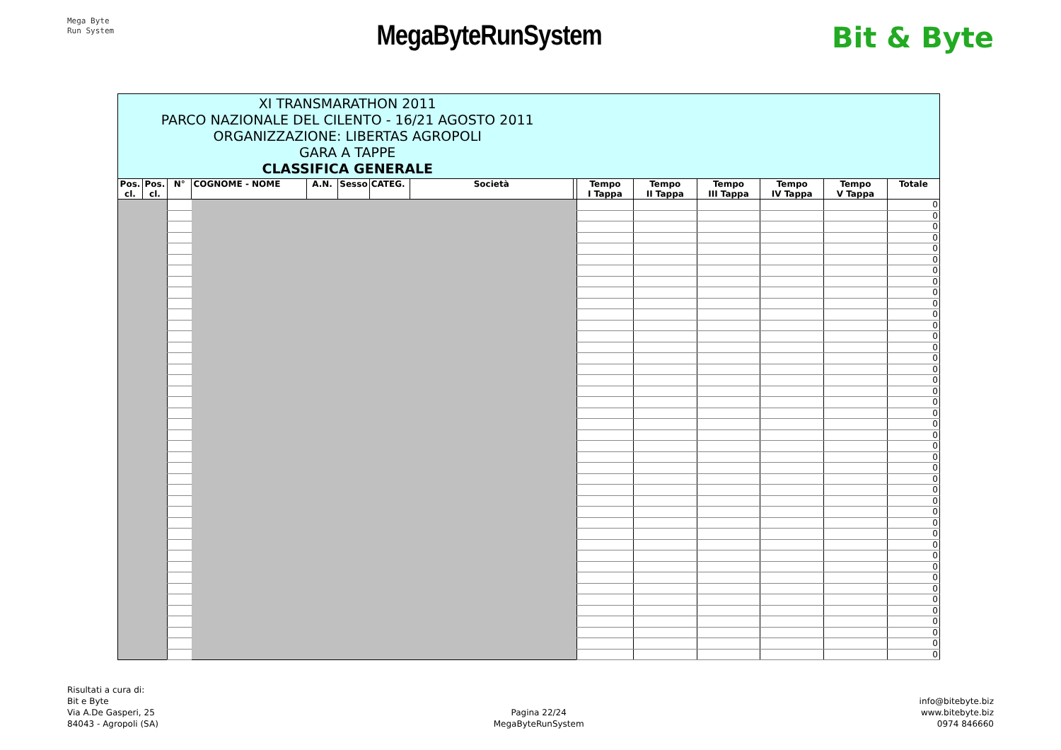Mega Byte
Run System
MegaByteRunSystem Bit & Byte
| XI TRANSMARATHON 2011 PARCO NAZIONALE DEL CILENTO - 16/21 AGOSTO 2011 ORGANIZZAZIONE: LIBERTAS AGROPOLI GARA A TAPPE CLASSIFICA GENERALE | | | | | | | | | | | | | | |
| Pos. cl. | Pos. cl. | N° | COGNOME - NOME | A.N. | Sesso | CATEG. | Società | | Tempo I Tappa | Tempo II Tappa | Tempo III Tappa | Tempo IV Tappa | Tempo V Tappa | Totale |
| | | | | | | | | | | | | | | 0 |
| | | | | | | | | | | | | | | 0 |
| | | | | | | | | | | | | | | 0 |
| | | | | | | | | | | | | | | 0 |
| | | | | | | | | | | | | | | 0 |
| | | | | | | | | | | | | | | 0 |
| | | | | | | | | | | | | | | 0 |
| | | | | | | | | | | | | | | 0 |
| | | | | | | | | | | | | | | 0 |
| | | | | | | | | | | | | | | 0 |
| | | | | | | | | | | | | | | 0 |
| | | | | | | | | | | | | | | 0 |
| | | | | | | | | | | | | | | 0 |
| | | | | | | | | | | | | | | 0 |
| | | | | | | | | | | | | | | 0 |
| | | | | | | | | | | | | | | 0 |
| | | | | | | | | | | | | | | 0 |
| | | | | | | | | | | | | | | 0 |
| | | | | | | | | | | | | | | 0 |
| | | | | | | | | | | | | | | 0 |
| | | | | | | | | | | | | | | 0 |
| | | | | | | | | | | | | | | 0 |
| | | | | | | | | | | | | | | 0 |
| | | | | | | | | | | | | | | 0 |
| | | | | | | | | | | | | | | 0 |
| | | | | | | | | | | | | | | 0 |
| | | | | | | | | | | | | | | 0 |
| | | | | | | | | | | | | | | 0 |
| | | | | | | | | | | | | | | 0 |
| | | | | | | | | | | | | | | 0 |
| | | | | | | | | | | | | | | 0 |
| | | | | | | | | | | | | | | 0 |
| | | | | | | | | | | | | | | 0 |
| | | | | | | | | | | | | | | 0 |
| | | | | | | | | | | | | | | 0 |
| | | | | | | | | | | | | | | 0 |
| | | | | | | | | | | | | | | 0 |
| | | | | | | | | | | | | | | 0 |
| | | | | | | | | | | | | | | 0 |
| | | | | | | | | | | | | | | 0 |
| | | | | | | | | | | | | | | 0 |
| | | | | | | | | | | | | | | 0 |
Risultati a cura di:
Bit e Byte
Via A.De Gasperi, 25
84043 - Agropoli (SA)
Pagina 22/24
MegaByteRunSystem
info@bitebyte.biz
www.bitebyte.biz
0974 846660